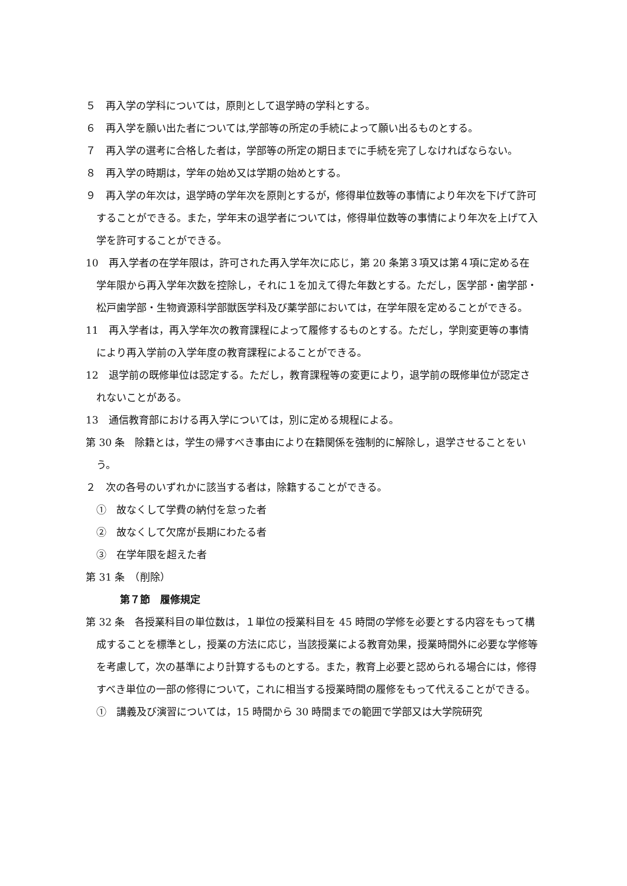５　再入学の学科については，原則として退学時の学科とする。
６　再入学を願い出た者については,学部等の所定の手続によって願い出るものとする。
７　再入学の選考に合格した者は，学部等の所定の期日までに手続を完了しなければならない。
８　再入学の時期は，学年の始め又は学期の始めとする。
９　再入学の年次は，退学時の学年次を原則とするが，修得単位数等の事情により年次を下げて許可することができる。また，学年末の退学者については，修得単位数等の事情により年次を上げて入学を許可することができる。
10　再入学者の在学年限は，許可された再入学年次に応じ，第 20 条第３項又は第４項に定める在学年限から再入学年次数を控除し，それに１を加えて得た年数とする。ただし，医学部・歯学部・松戸歯学部・生物資源科学部獣医学科及び薬学部においては，在学年限を定めることができる。
11　再入学者は，再入学年次の教育課程によって履修するものとする。ただし，学則変更等の事情により再入学前の入学年度の教育課程によることができる。
12　退学前の既修単位は認定する。ただし，教育課程等の変更により，退学前の既修単位が認定されないことがある。
13　通信教育部における再入学については，別に定める規程による。
第 30 条　除籍とは，学生の帰すべき事由により在籍関係を強制的に解除し，退学させることをいう。
２　次の各号のいずれかに該当する者は，除籍することができる。
①　故なくして学費の納付を怠った者
②　故なくして欠席が長期にわたる者
③　在学年限を超えた者
第 31 条　（削除）
第７節　履修規定
第 32 条　各授業科目の単位数は，１単位の授業科目を 45 時間の学修を必要とする内容をもって構成することを標準とし，授業の方法に応じ，当該授業による教育効果，授業時間外に必要な学修等を考慮して，次の基準により計算するものとする。また，教育上必要と認められる場合には，修得すべき単位の一部の修得について，これに相当する授業時間の履修をもって代えることができる。
①　講義及び演習については，15 時間から 30 時間までの範囲で学部又は大学院研究